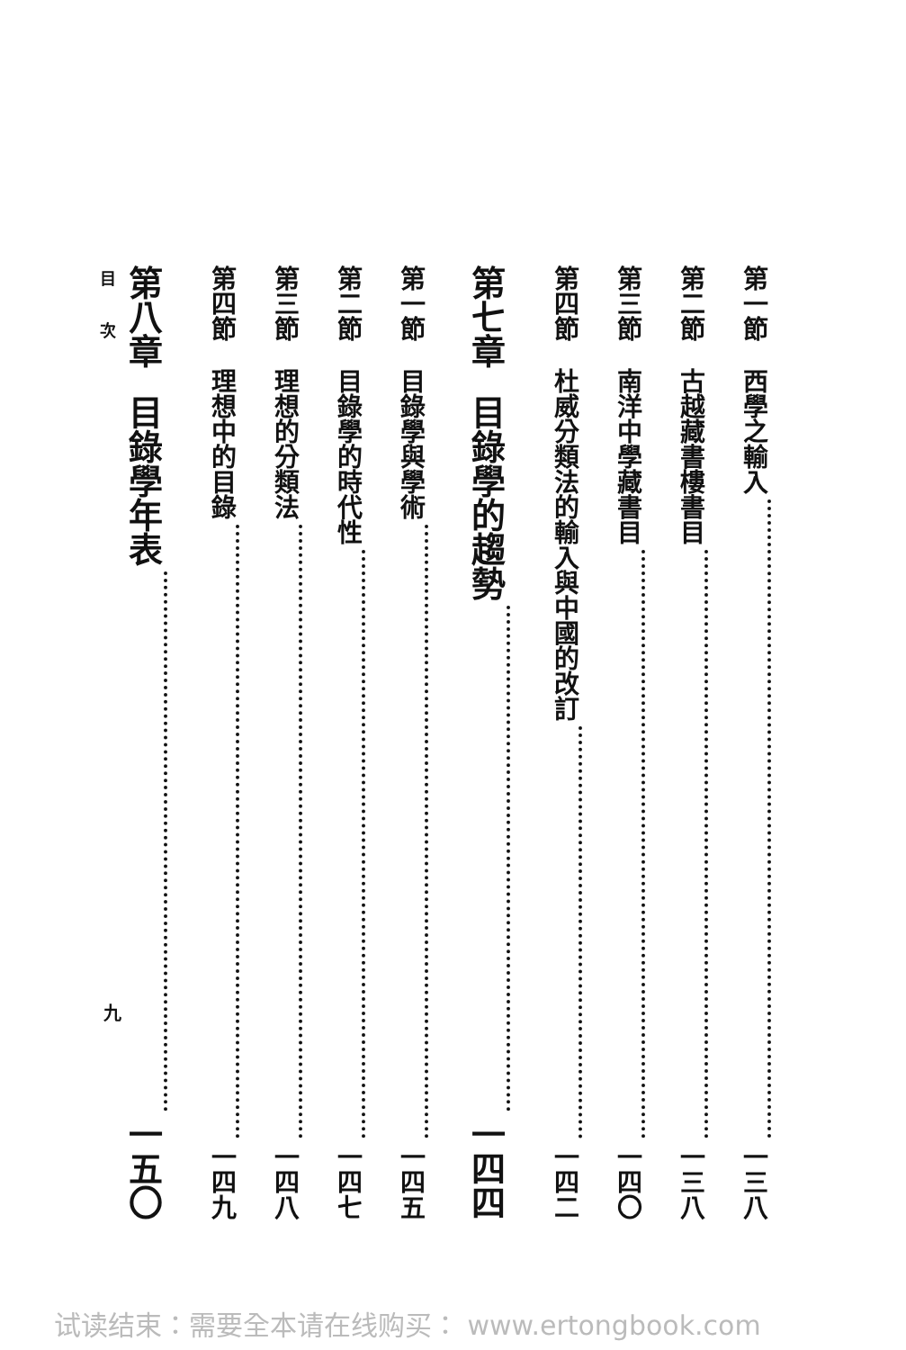第一節 西學之輸入 一三八
第二節 古越藏書樓書目 一三八
第三節 南洋中學藏書目 一四〇
第四節 杜威分類法的輸入與中國的改訂 一四二
第七章 目錄學的趨勢 一四四
第一節 目錄學與學術 一四五
第二節 目錄學的時代性 一四七
第三節 理想的分類法 一四八
第四節 理想中的目錄 一四九
第八章 目錄學年表 一五〇
目次
九
试读结束：需要全本请在线购买： www.ertongbook.com